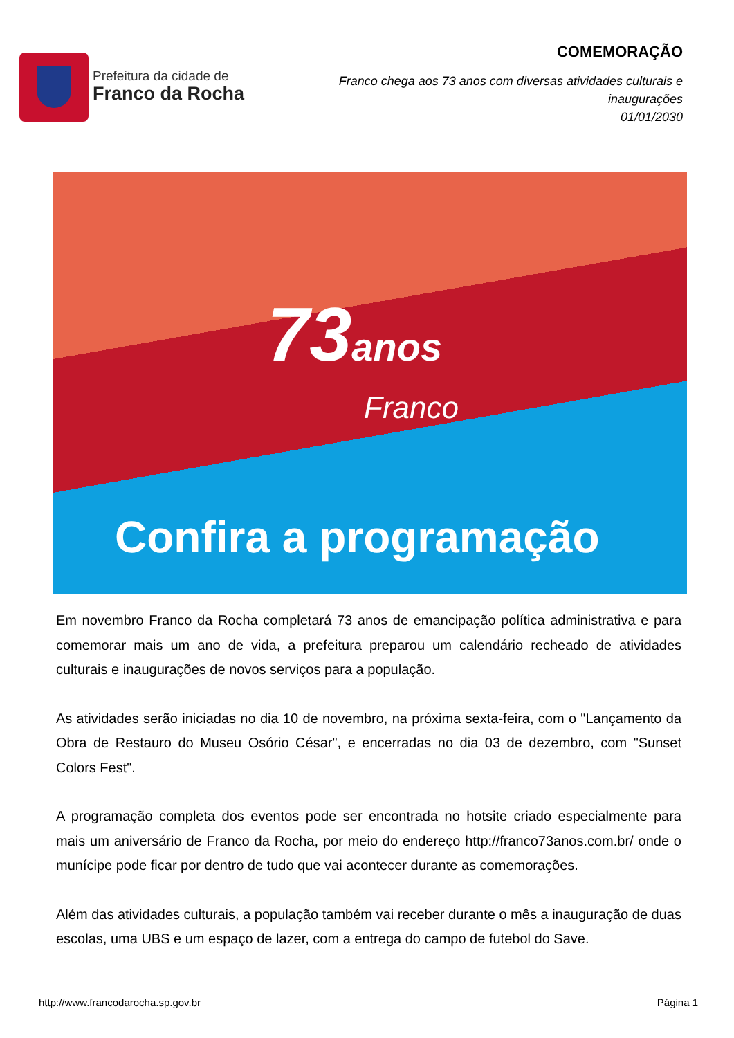Prefeitura da cidade de
Franco da Rocha
COMEMORAÇÃO
Franco chega aos 73 anos com diversas atividades culturais e inaugurações
01/01/2030
73anos
Franco
Confira a programação
Em novembro Franco da Rocha completará 73 anos de emancipação política administrativa e para comemorar mais um ano de vida, a prefeitura preparou um calendário recheado de atividades culturais e inaugurações de novos serviços para a população.
As atividades serão iniciadas no dia 10 de novembro, na próxima sexta-feira, com o "Lançamento da Obra de Restauro do Museu Osório César", e encerradas no dia 03 de dezembro, com "Sunset Colors Fest".
A programação completa dos eventos pode ser encontrada no hotsite criado especialmente para mais um aniversário de Franco da Rocha, por meio do endereço http://franco73anos.com.br/ onde o munícipe pode ficar por dentro de tudo que vai acontecer durante as comemorações.
Além das atividades culturais, a população também vai receber durante o mês a inauguração de duas escolas, uma UBS e um espaço de lazer, com a entrega do campo de futebol do Save.
http://www.francodarocha.sp.gov.br Página 1